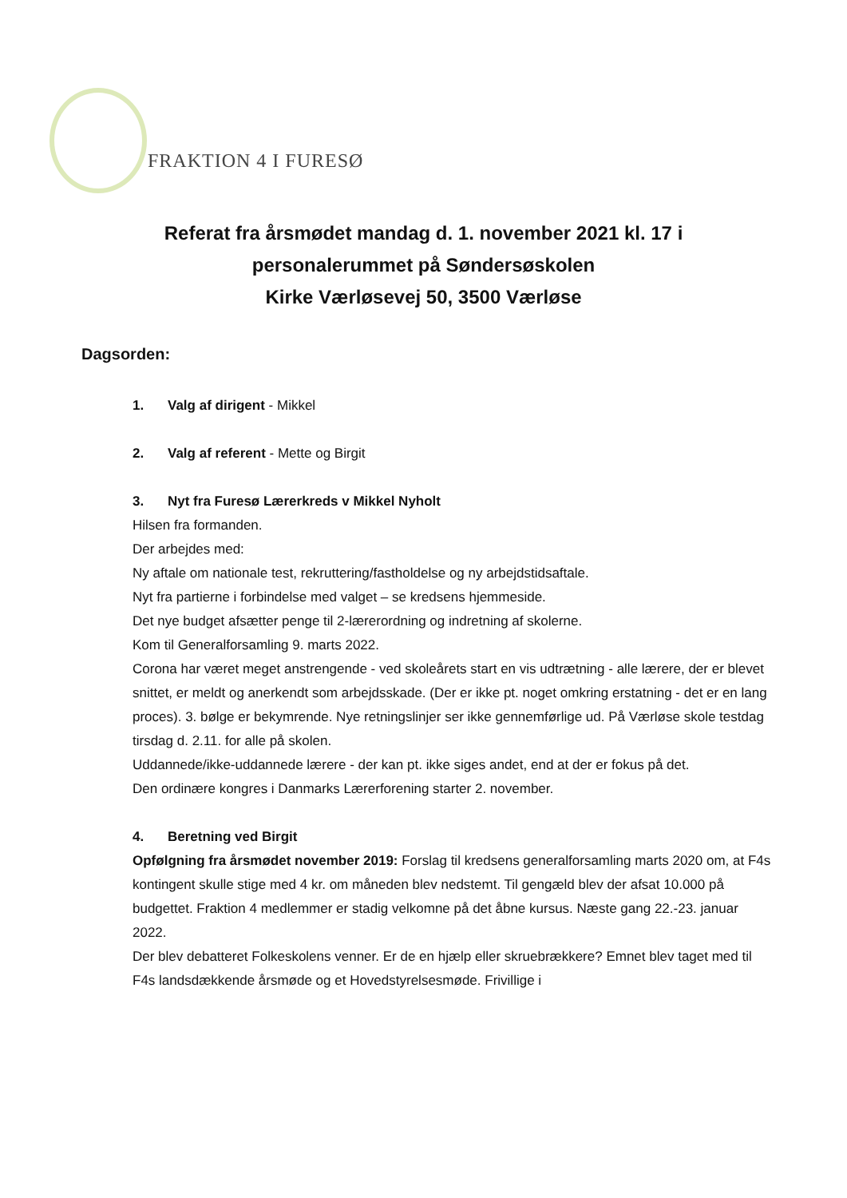FRAKTION 4 I FURESØ
Referat fra årsmødet mandag d. 1. november 2021 kl. 17 i
personalerummet på Søndersøskolen
Kirke Værløsevej 50, 3500 Værløse
Dagsorden:
1. Valg af dirigent - Mikkel
2. Valg af referent - Mette og Birgit
3. Nyt fra Furesø Lærerkreds v Mikkel Nyholt
Hilsen fra formanden.
Der arbejdes med:
Ny aftale om nationale test, rekruttering/fastholdelse og ny arbejdstidsaftale.
Nyt fra partierne i forbindelse med valget – se kredsens hjemmeside.
Det nye budget afsætter penge til 2-lærerordning og indretning af skolerne.
Kom til Generalforsamling 9. marts 2022.
Corona har været meget anstrengende - ved skoleårets start en vis udtrætning - alle lærere, der er blevet snittet, er meldt og anerkendt som arbejdsskade. (Der er ikke pt. noget omkring erstatning - det er en lang proces). 3. bølge er bekymrende. Nye retningslinjer ser ikke gennemførlige ud. På Værløse skole testdag tirsdag d. 2.11. for alle på skolen.
Uddannede/ikke-uddannede lærere - der kan pt. ikke siges andet, end at der er fokus på det.
Den ordinære kongres i Danmarks Lærerforening starter 2. november.
4. Beretning ved Birgit
Opfølgning fra årsmødet november 2019: Forslag til kredsens generalforsamling marts 2020 om, at F4s kontingent skulle stige med 4 kr. om måneden blev nedstemt. Til gengæld blev der afsat 10.000 på budgettet. Fraktion 4 medlemmer er stadig velkomne på det åbne kursus. Næste gang 22.-23. januar 2022.
Der blev debatteret Folkeskolens venner. Er de en hjælp eller skruebrækkere? Emnet blev taget med til F4s landsdækkende årsmøde og et Hovedstyrelsesmøde. Frivillige i